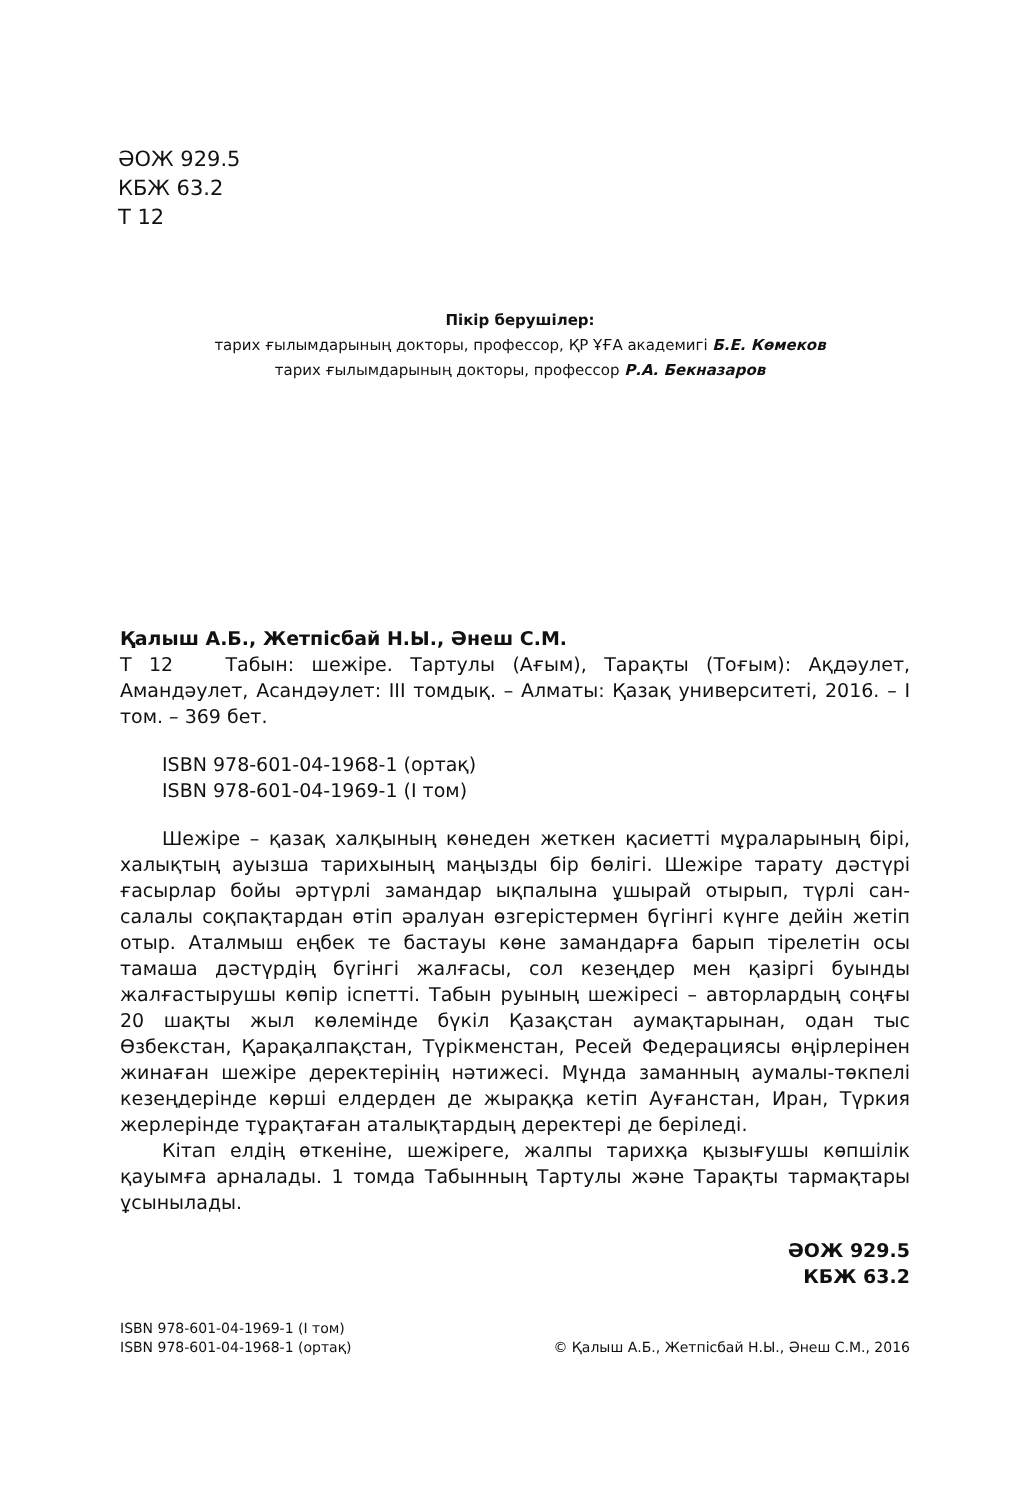ӘОЖ 929.5
КБЖ 63.2
Т 12
Пікір берушілер:
тарих ғылымдарының докторы, профессор, ҚР ҰҒА академигі Б.Е. Көмеков
тарих ғылымдарының докторы, профессор Р.А. Бекназаров
Қалыш А.Б., Жетпісбай Н.Ы., Әнеш С.М.
Т 12 Табын: шежіре. Тартулы (Ағым), Тарақты (Тоғым): Ақдәулет, Амандәулет, Асандәулет: ІІІ томдық. – Алматы: Қазақ университеті, 2016. – І том. – 369 бет.
ISBN 978-601-04-1968-1 (ортақ)
ISBN 978-601-04-1969-1 (І том)
Шежіре – қазақ халқының көнеден жеткен қасиетті мұраларының бірі, халықтың ауызша тарихының маңызды бір бөлігі. Шежіре тарату дәстүрі ғасырлар бойы әртүрлі замандар ықпалына ұшырай отырып, түрлі сан-салалы соқпақтардан өтіп әралуан өзгерістермен бүгінгі күнге дейін жетіп отыр. Аталмыш еңбек те бастауы көне замандарға барып тірелетін осы тамаша дәстүрдің бүгінгі жалғасы, сол кезеңдер мен қазіргі буынды жалғастырушы көпір іспетті. Табын руының шежіресі – авторлардың соңғы 20 шақты жыл көлемінде бүкіл Қазақстан аумақтарынан, одан тыс Өзбекстан, Қарақалпақстан, Түрікменстан, Ресей Федерациясы өңірлерінен жинаған шежіре деректерінің нәтижесі. Мұнда заманның аумалы-төкпелі кезеңдерінде көрші елдерден де жыраққа кетіп Ауғанстан, Иран, Түркия жерлерінде тұрақтаған аталықтардың деректері де беріледі.
Кітап елдің өткеніне, шежіреге, жалпы тарихқа қызығушы көпшілік қауымға арналады. 1 томда Табынның Тартулы және Тарақты тармақтары ұсынылады.
ӘОЖ 929.5
КБЖ 63.2
ISBN 978-601-04-1969-1 (І том)
ISBN 978-601-04-1968-1 (ортақ)
© Қалыш А.Б., Жетпісбай Н.Ы., Әнеш С.М., 2016